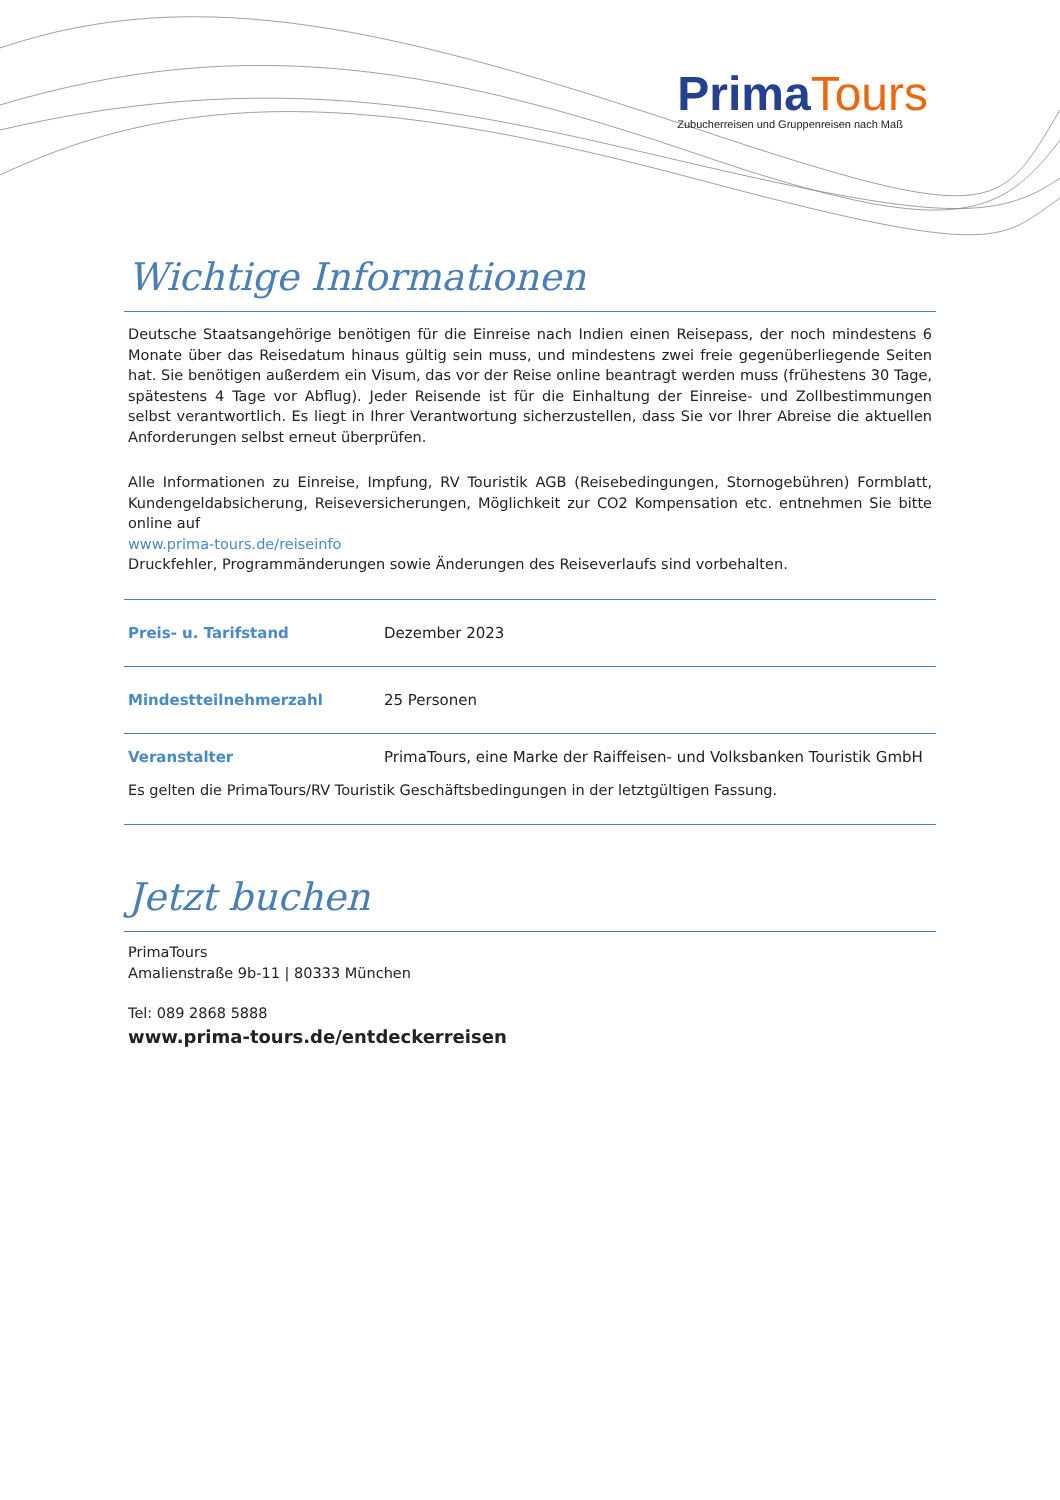Prima Tours
Zubucherreisen und Gruppenreisen nach Maß
Wichtige Informationen
Deutsche Staatsangehörige benötigen für die Einreise nach Indien einen Reisepass, der noch mindestens 6 Monate über das Reisedatum hinaus gültig sein muss, und mindestens zwei freie gegenüberliegende Seiten hat. Sie benötigen außerdem ein Visum, das vor der Reise online beantragt werden muss (frühestens 30 Tage, spätestens 4 Tage vor Abflug). Jeder Reisende ist für die Einhaltung der Einreise- und Zollbestimmungen selbst verantwortlich. Es liegt in Ihrer Verantwortung sicherzustellen, dass Sie vor Ihrer Abreise die aktuellen Anforderungen selbst erneut überprüfen.
Alle Informationen zu Einreise, Impfung, RV Touristik AGB (Reisebedingungen, Stornogebühren) Formblatt, Kundengeldabsicherung, Reiseversicherungen, Möglichkeit zur CO2 Kompensation etc. entnehmen Sie bitte online auf
www.prima-tours.de/reiseinfo
Druckfehler, Programmänderungen sowie Änderungen des Reiseverlaufs sind vorbehalten.
| Preis- u. Tarifstand | Dezember 2023 |
| Mindestteilnehmerzahl | 25 Personen |
| Veranstalter | PrimaTours, eine Marke der Raiffeisen- und Volksbanken Touristik GmbH |
Es gelten die PrimaTours/RV Touristik Geschäftsbedingungen in der letztgültigen Fassung.
Jetzt buchen
PrimaTours
Amalienstraße 9b-11 | 80333 München
Tel: 089 2868 5888
www.prima-tours.de/entdeckerreisen